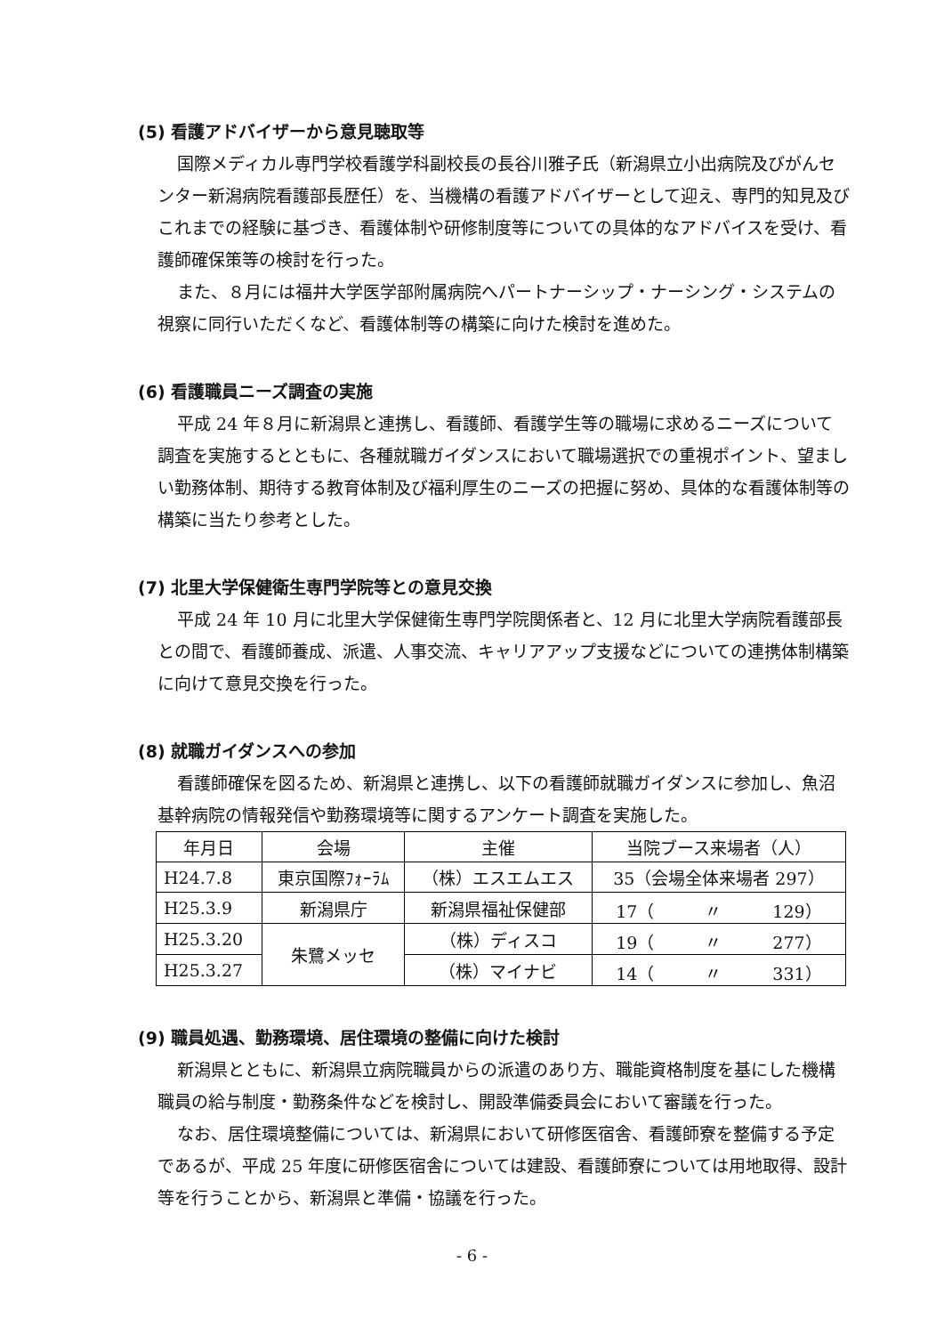(5) 看護アドバイザーから意見聴取等
国際メディカル専門学校看護学科副校長の長谷川雅子氏（新潟県立小出病院及びがんセンター新潟病院看護部長歴任）を、当機構の看護アドバイザーとして迎え、専門的知見及びこれまでの経験に基づき、看護体制や研修制度等についての具体的なアドバイスを受け、看護師確保策等の検討を行った。
また、８月には福井大学医学部附属病院へパートナーシップ・ナーシング・システムの視察に同行いただくなど、看護体制等の構築に向けた検討を進めた。
(6) 看護職員ニーズ調査の実施
平成 24 年８月に新潟県と連携し、看護師、看護学生等の職場に求めるニーズについて調査を実施するとともに、各種就職ガイダンスにおいて職場選択での重視ポイント、望ましい勤務体制、期待する教育体制及び福利厚生のニーズの把握に努め、具体的な看護体制等の構築に当たり参考とした。
(7) 北里大学保健衛生専門学院等との意見交換
平成 24 年 10 月に北里大学保健衛生専門学院関係者と、12 月に北里大学病院看護部長との間で、看護師養成、派遣、人事交流、キャリアアップ支援などについての連携体制構築に向けて意見交換を行った。
(8) 就職ガイダンスへの参加
看護師確保を図るため、新潟県と連携し、以下の看護師就職ガイダンスに参加し、魚沼基幹病院の情報発信や勤務環境等に関するアンケート調査を実施した。
| 年月日 | 会場 | 主催 | 当院ブース来場者（人） |
| H24.7.8 | 東京国際ﾌｫｰﾗﾑ | （株）エスエムエス | 35（会場全体来場者 297） |
| H25.3.9 | 新潟県庁 | 新潟県福祉保健部 | 17（ 〃 129） |
| H25.3.20 | 朱鷺メッセ | （株）ディスコ | 19（ 〃 277） |
| H25.3.27 | | （株）マイナビ | 14（ 〃 331） |
(9) 職員処遇、勤務環境、居住環境の整備に向けた検討
新潟県とともに、新潟県立病院職員からの派遣のあり方、職能資格制度を基にした機構職員の給与制度・勤務条件などを検討し、開設準備委員会において審議を行った。
なお、居住環境整備については、新潟県において研修医宿舎、看護師寮を整備する予定であるが、平成 25 年度に研修医宿舎については建設、看護師寮については用地取得、設計等を行うことから、新潟県と準備・協議を行った。
- 6 -